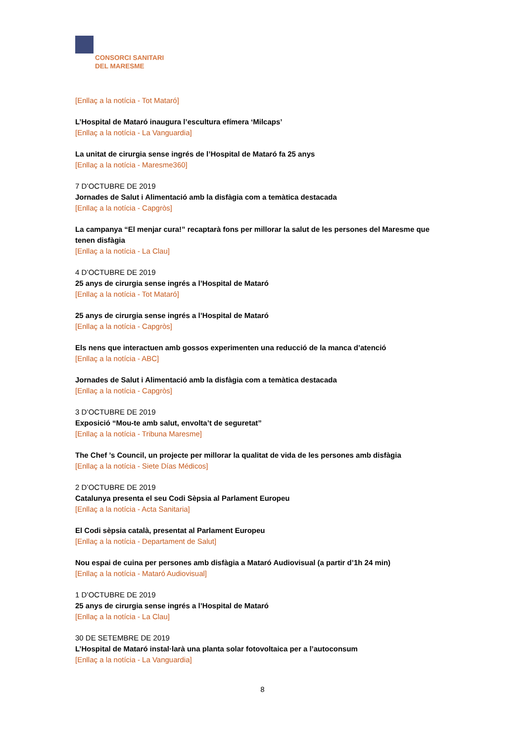CONSORCI SANITARI
DEL MARESME
[Enllaç a la notícia - Tot Mataró]
L’Hospital de Mataró inaugura l’escultura efímera ‘Milcaps’
[Enllaç a la notícia - La Vanguardia]
La unitat de cirurgia sense ingrés de l’Hospital de Mataró fa 25 anys
[Enllaç a la notícia - Maresme360]
7 D’OCTUBRE DE 2019
Jornades de Salut i Alimentació amb la disfàgia com a temàtica destacada
[Enllaç a la notícia - Capgròs]
La campanya “El menjar cura!” recaptarà fons per millorar la salut de les persones del Maresme que tenen disfàgia
[Enllaç a la notícia - La Clau]
4 D’OCTUBRE DE 2019
25 anys de cirurgia sense ingrés a l’Hospital de Mataró
[Enllaç a la notícia - Tot Mataró]
25 anys de cirurgia sense ingrés a l’Hospital de Mataró
[Enllaç a la notícia - Capgròs]
Els nens que interactuen amb gossos experimenten una reducció de la manca d’atenció
[Enllaç a la notícia - ABC]
Jornades de Salut i Alimentació amb la disfàgia com a temàtica destacada
[Enllaç a la notícia - Capgròs]
3 D’OCTUBRE DE 2019
Exposició “Mou-te amb salut, envolta’t de seguretat”
[Enllaç a la notícia - Tribuna Maresme]
The Chef ’s Council, un projecte per millorar la qualitat de vida de les persones amb disfàgia
[Enllaç a la notícia - Siete Días Médicos]
2 D’OCTUBRE DE 2019
Catalunya presenta el seu Codi Sèpsia al Parlament Europeu
[Enllaç a la notícia - Acta Sanitaria]
El Codi sèpsia català, presentat al Parlament Europeu
[Enllaç a la notícia - Departament de Salut]
Nou espai de cuina per persones amb disfàgia a Mataró Audiovisual (a partir d’1h 24 min)
[Enllaç a la notícia - Mataró Audiovisual]
1 D’OCTUBRE DE 2019
25 anys de cirurgia sense ingrés a l’Hospital de Mataró
[Enllaç a la notícia - La Clau]
30 DE SETEMBRE DE 2019
L’Hospital de Mataró instal·larà una planta solar fotovoltaica per a l’autoconsum
[Enllaç a la notícia - La Vanguardia]
8